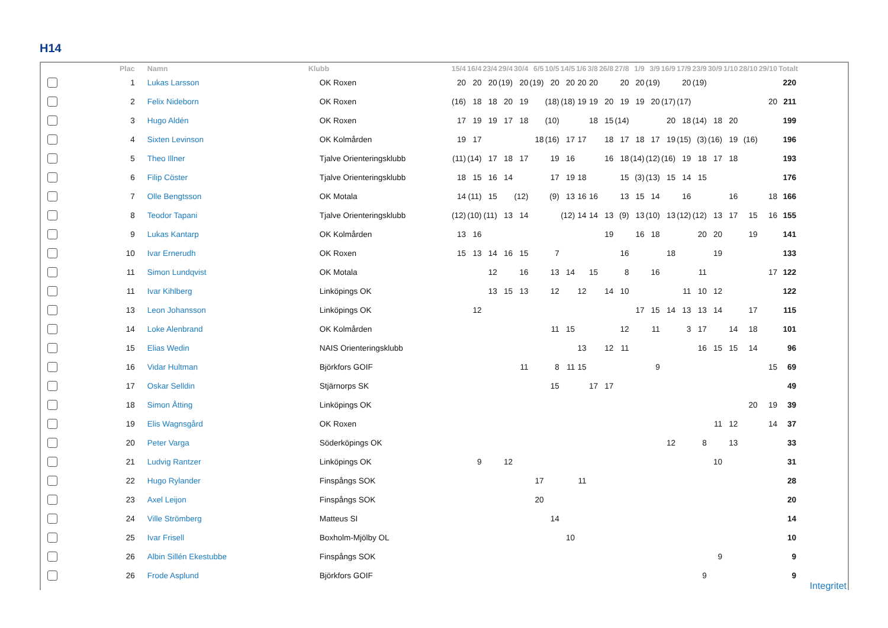H14
| | Plac | Namn | Klubb | 15/4 | 16/4 | 23/4 | 29/4 | 30/4 | 6/5 | 10/5 | 14/5 | 1/6 | 3/8 | 26/8 | 27/8 | 1/9 | 3/9 | 16/9 | 17/9 | 23/9 | 30/9 | 1/10 | 28/10 | 29/10 | Totalt |
| --- | --- | --- | --- | --- | --- | --- | --- | --- | --- | --- | --- | --- | --- | --- | --- | --- | --- | --- | --- | --- | --- | --- | --- | --- | --- |
| | 1 | Lukas Larsson | OK Roxen | 20 | 20 | 20 | (19) | 20 | (19) | 20 | 20 | 20 | 20 | | 20 | 20 | (19) | | 20 | (19) | | | | | 220 |
| | 2 | Felix Nideborn | OK Roxen | (16) | 18 | 18 | 20 | 19 | | (18) | (18) | 19 | 19 | 20 | 19 | 19 | 20 | (17) | (17) | | | | | 20 | 211 |
| | 3 | Hugo Aldén | OK Roxen | 17 | 19 | 19 | 17 | 18 | | (10) | | | 18 | 15 | (14) | | | 20 | 18 | (14) | 18 | 20 | | | 199 |
| | 4 | Sixten Levinson | OK Kolmården | 19 | 17 | | | | 18 | (16) | 17 | 17 | | 18 | 17 | 18 | 17 | 19 | (15) | (3) | (16) | 19 | (16) | | 196 |
| | 5 | Theo Illner | Tjalve Orienteringsklubb | (11) | (14) | 17 | 18 | 17 | | 19 | 16 | | | 16 | 18 | (14) | (12) | (16) | 19 | 18 | 17 | 18 | | | 193 |
| | 6 | Filip Cöster | Tjalve Orienteringsklubb | 18 | 15 | 16 | 14 | | | 17 | 19 | 18 | | | 15 | (3) | (13) | 15 | 14 | 15 | | | | | 176 |
| | 7 | Olle Bengtsson | OK Motala | 14 | (11) | 15 | | (12) | | (9) | 13 | 16 | 16 | | 13 | 15 | 14 | | 16 | | | 16 | | 18 | 166 |
| | 8 | Teodor Tapani | Tjalve Orienteringsklubb | (12) | (10) | (11) | 13 | 14 | | | (12) | 14 | 14 | 13 | (9) | 13 | (10) | 13 | (12) | (12) | 13 | 17 | 15 | 16 | 155 |
| | 9 | Lukas Kantarp | OK Kolmården | 13 | 16 | | | | | | | | | 19 | | 16 | 18 | | | 20 | 20 | | 19 | | 141 |
| | 10 | Ivar Ernerudh | OK Roxen | 15 | 13 | 14 | 16 | 15 | | 7 | | | | | 16 | | | 18 | | | 19 | | | | 133 |
| | 11 | Simon Lundqvist | OK Motala | | | 12 | | 16 | | 13 | 14 | | 15 | | 8 | | 16 | | | 11 | | | | 17 | 122 |
| | 11 | Ivar Kihlberg | Linköpings OK | | | 13 | 15 | 13 | | 12 | | 12 | | 14 | 10 | | | | 11 | 10 | 12 | | | | 122 |
| | 13 | Leon Johansson | Linköpings OK | | 12 | | | | | | | | | | | 17 | 15 | 14 | 13 | 13 | 14 | | 17 | | 115 |
| | 14 | Loke Alenbrand | OK Kolmården | | | | | | | 11 | 15 | | | | 12 | | 11 | | 3 | 17 | | 14 | 18 | | 101 |
| | 15 | Elias Wedin | NAIS Orienteringsklubb | | | | | | | | | 13 | | 12 | 11 | | | | | 16 | 15 | 15 | 14 | | 96 |
| | 16 | Vidar Hultman | Björkfors GOIF | | | | | 11 | | 8 | 11 | 15 | | | | | 9 | | | | | | | 15 | 69 |
| | 17 | Oskar Selldin | Stjärnorps SK | | | | | | | 15 | | | 17 | 17 | | | | | | | | | | | 49 |
| | 18 | Simon Åtting | Linköpings OK | | | | | | | | | | | | | | | | | | | | 20 | 19 | 39 |
| | 19 | Elis Wagnsgård | OK Roxen | | | | | | | | | | | | | | | | | | 11 | 12 | | 14 | 37 |
| | 20 | Peter Varga | Söderköpings OK | | | | | | | | | | | | | | | 12 | | 8 | | 13 | | | 33 |
| | 21 | Ludvig Rantzer | Linköpings OK | | 9 | | 12 | | | | | | | | | | | | | | 10 | | | | 31 |
| | 22 | Hugo Rylander | Finspångs SOK | | | | | | 17 | | | 11 | | | | | | | | | | | | | 28 |
| | 23 | Axel Leijon | Finspångs SOK | | | | | | 20 | | | | | | | | | | | | | | | | 20 |
| | 24 | Ville Strömberg | Matteus SI | | | | | | | 14 | | | | | | | | | | | | | | | 14 |
| | 25 | Ivar Frisell | Boxholm-Mjölby OL | | | | | | | | 10 | | | | | | | | | | | | | | 10 |
| | 26 | Albin Sillén Ekestubbe | Finspångs SOK | | | | | | | | | | | | | | | | | | 9 | | | | 9 |
| | 26 | Frode Asplund | Björkfors GOIF | | | | | | | | | | | | | | | | | 9 | | | | | 9 |
Integritet